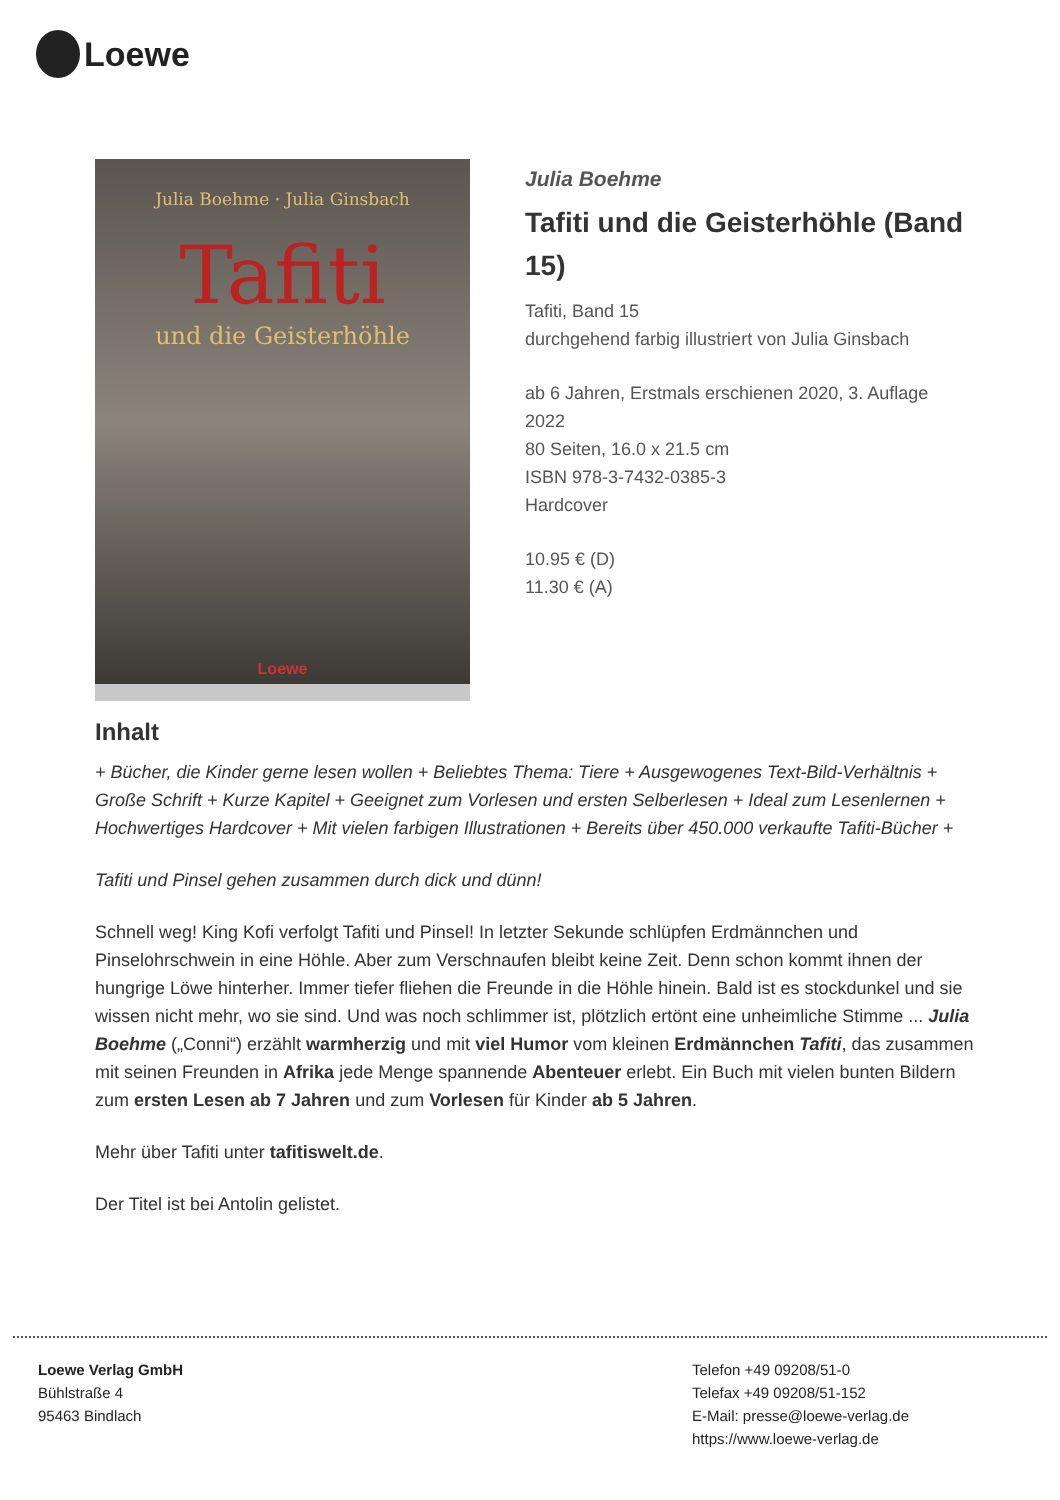Loewe
Julia Boehme · Julia Ginsbach
Tafiti
und die Geisterhöhle
Loewe
Julia Boehme
Tafiti und die Geisterhöhle (Band 15)
Tafiti, Band 15
durchgehend farbig illustriert von Julia Ginsbach
ab 6 Jahren, Erstmals erschienen 2020, 3. Auflage 2022
80 Seiten, 16.0 x 21.5 cm
ISBN 978-3-7432-0385-3
Hardcover
10.95 € (D)
11.30 € (A)
Inhalt
+ Bücher, die Kinder gerne lesen wollen + Beliebtes Thema: Tiere + Ausgewogenes Text-Bild-Verhältnis + Große Schrift + Kurze Kapitel + Geeignet zum Vorlesen und ersten Selberlesen + Ideal zum Lesenlernen + Hochwertiges Hardcover + Mit vielen farbigen Illustrationen + Bereits über 450.000 verkaufte Tafiti-Bücher +
Tafiti und Pinsel gehen zusammen durch dick und dünn!
Schnell weg! King Kofi verfolgt Tafiti und Pinsel! In letzter Sekunde schlüpfen Erdmännchen und Pinselohrschwein in eine Höhle. Aber zum Verschnaufen bleibt keine Zeit. Denn schon kommt ihnen der hungrige Löwe hinterher. Immer tiefer fliehen die Freunde in die Höhle hinein. Bald ist es stockdunkel und sie wissen nicht mehr, wo sie sind. Und was noch schlimmer ist, plötzlich ertönt eine unheimliche Stimme ... Julia Boehme („Conni“) erzählt warmherzig und mit viel Humor vom kleinen Erdmännchen Tafiti, das zusammen mit seinen Freunden in Afrika jede Menge spannende Abenteuer erlebt. Ein Buch mit vielen bunten Bildern zum ersten Lesen ab 7 Jahren und zum Vorlesen für Kinder ab 5 Jahren.
Mehr über Tafiti unter tafitiswelt.de.
Der Titel ist bei Antolin gelistet.
Loewe Verlag GmbH
Bühlstraße 4
95463 Bindlach
Telefon +49 09208/51-0
Telefax +49 09208/51-152
E-Mail: presse@loewe-verlag.de
https://www.loewe-verlag.de